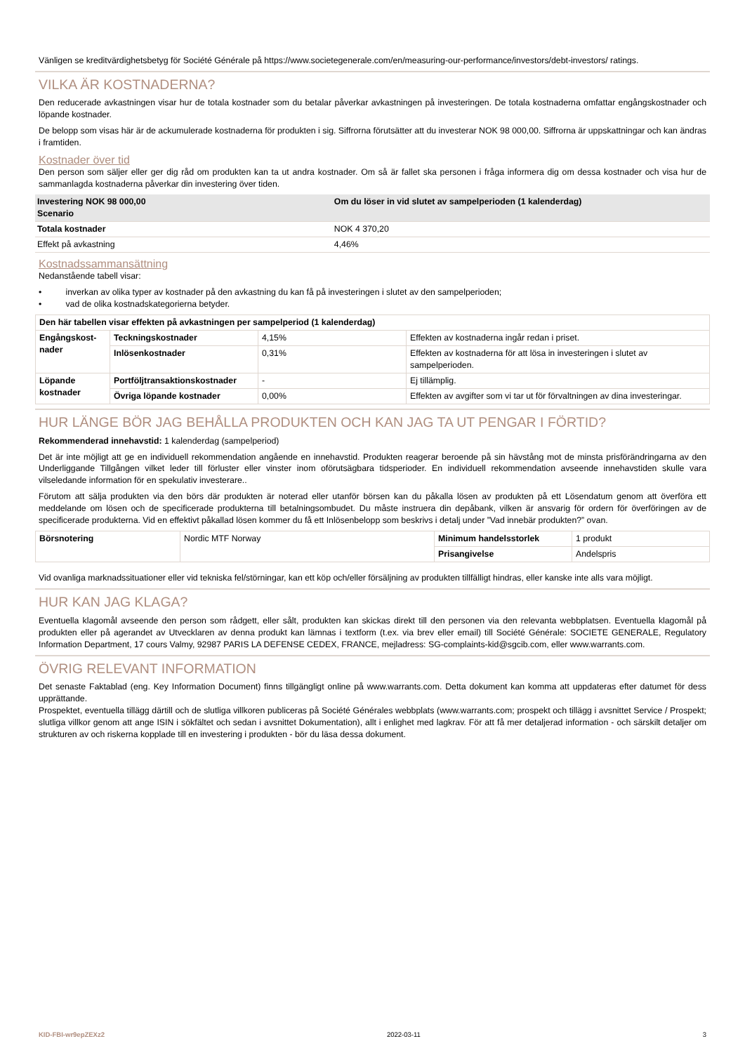Vänligen se kreditvärdighetsbetyg för Société Générale på https://www.societegenerale.com/en/measuring-our-performance/investors/debt-investors/ ratings.
VILKA ÄR KOSTNADERNA?
Den reducerade avkastningen visar hur de totala kostnader som du betalar påverkar avkastningen på investeringen. De totala kostnaderna omfattar engångskostnader och löpande kostnader.
De belopp som visas här är de ackumulerade kostnaderna för produkten i sig. Siffrorna förutsätter att du investerar NOK 98 000,00. Siffrorna är uppskattningar och kan ändras i framtiden.
Kostnader över tid
Den person som säljer eller ger dig råd om produkten kan ta ut andra kostnader. Om så är fallet ska personen i fråga informera dig om dessa kostnader och visa hur de sammanlagda kostnaderna påverkar din investering över tiden.
| Investering NOK 98 000,00 Scenario | Om du löser in vid slutet av sampelperioden (1 kalenderdag) |
| --- | --- |
| Totala kostnader | NOK 4 370,20 |
| Effekt på avkastning | 4,46% |
Kostnadssammansättning
Nedanstående tabell visar:
• inverkan av olika typer av kostnader på den avkastning du kan få på investeringen i slutet av den sampelperioden;
• vad de olika kostnadskategorierna betyder.
| Den här tabellen visar effekten på avkastningen per sampelperiod (1 kalenderdag) | | | |
| --- | --- | --- | --- |
| Engångskost- nader | Teckningskostnader | 4,15% | Effekten av kostnaderna ingår redan i priset. |
| | Inlösenkostnader | 0,31% | Effekten av kostnaderna för att lösa in investeringen i slutet av sampelperioden. |
| Löpande kostnader | Portföljtransaktionskostnader | - | Ej tillämplig. |
| | Övriga löpande kostnader | 0,00% | Effekten av avgifter som vi tar ut för förvaltningen av dina investeringar. |
HUR LÄNGE BÖR JAG BEHÅLLA PRODUKTEN OCH KAN JAG TA UT PENGAR I FÖRTID?
Rekommenderad innehavstid: 1 kalenderdag (sampelperiod)
Det är inte möjligt att ge en individuell rekommendation angående en innehavstid. Produkten reagerar beroende på sin hävstång mot de minsta prisförändringarna av den Underliggande Tillgången vilket leder till förluster eller vinster inom oförutsägbara tidsperioder. En individuell rekommendation avseende innehavstiden skulle vara vilseledande information för en spekulativ investerare..
Förutom att sälja produkten via den börs där produkten är noterad eller utanför börsen kan du påkalla lösen av produkten på ett Lösendatum genom att överföra ett meddelande om lösen och de specificerade produkterna till betalningsombudet. Du måste instruera din depåbank, vilken är ansvarig för ordern för överföringen av de specificerade produkterna. Vid en effektivt påkallad lösen kommer du få ett Inlösenbelopp som beskrivs i detalj under ”Vad innebär produkten?” ovan.
| Börsnotering | Nordic MTF Norway | Minimum handelsstorlek | 1 produkt |
| | | Prisangivelse | Andelspris |
Vid ovanliga marknadssituationer eller vid tekniska fel/störningar, kan ett köp och/eller försäljning av produkten tillfälligt hindras, eller kanske inte alls vara möjligt.
HUR KAN JAG KLAGA?
Eventuella klagomål avseende den person som rådgett, eller sålt, produkten kan skickas direkt till den personen via den relevanta webbplatsen. Eventuella klagomål på produkten eller på agerandet av Utvecklaren av denna produkt kan lämnas i textform (t.ex. via brev eller email) till Société Générale: SOCIETE GENERALE, Regulatory Information Department, 17 cours Valmy, 92987 PARIS LA DEFENSE CEDEX, FRANCE, mejladress: SG-complaints-kid@sgcib.com, eller www.warrants.com.
ÖVRIG RELEVANT INFORMATION
Det senaste Faktablad (eng. Key Information Document) finns tillgängligt online på www.warrants.com. Detta dokument kan komma att uppdateras efter datumet för dess upprättande.
Prospektet, eventuella tillägg därtill och de slutliga villkoren publiceras på Société Générales webbplats (www.warrants.com; prospekt och tillägg i avsnittet Service / Prospekt; slutliga villkor genom att ange ISIN i sökfältet och sedan i avsnittet Dokumentation), allt i enlighet med lagkrav. För att få mer detaljerad information - och särskilt detaljer om strukturen av och riskerna kopplade till en investering i produkten - bör du läsa dessa dokument.
KID-FBI-wr9epZEXz2 2022-03-11 3